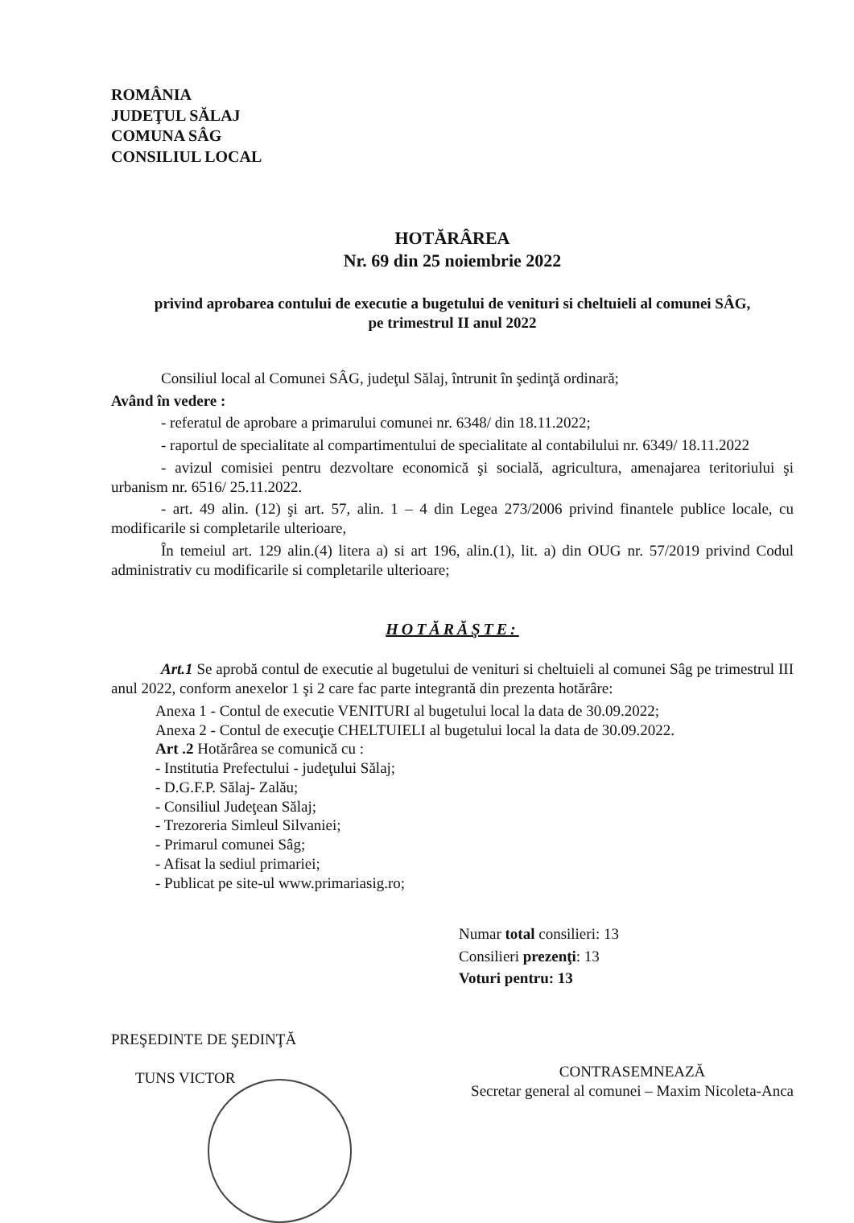ROMÂNIA
JUDEŢUL SĂLAJ
COMUNA SÂG
CONSILIUL LOCAL
HOTĂRÂREA
Nr. 69 din 25 noiembrie 2022
privind aprobarea contului de executie a bugetului de venituri si cheltuieli al comunei SÂG,
pe trimestrul II anul 2022
Consiliul local al Comunei SÂG, judeţul Sălaj, întrunit în şedinţă ordinară;
Având în vedere :
- referatul de aprobare a primarului comunei nr. 6348/ din 18.11.2022;
- raportul de specialitate al compartimentului de specialitate al contabilului nr. 6349/ 18.11.2022
- avizul comisiei pentru dezvoltare economică şi socială, agricultura, amenajarea teritoriului şi urbanism nr. 6516/ 25.11.2022.
- art. 49 alin. (12) şi art. 57, alin. 1 – 4 din Legea 273/2006 privind finantele publice locale, cu modificarile si completarile ulterioare,
În temeiul art. 129 alin.(4) litera a) si art 196, alin.(1), lit. a) din OUG nr. 57/2019 privind Codul administrativ cu modificarile si completarile ulterioare;
HOTĂRĂŞTE:
Art.1 Se aprobă contul de executie al bugetului de venituri si cheltuieli al comunei Sâg pe trimestrul III anul 2022, conform anexelor 1 şi 2 care fac parte integrantă din prezenta hotărâre:
Anexa 1 - Contul de executie VENITURI al bugetului local la data de 30.09.2022;
Anexa 2 - Contul de execuţie CHELTUIELI al bugetului local la data de 30.09.2022.
Art .2 Hotărârea se comunică cu :
- Institutia Prefectului - judeţului Sălaj;
- D.G.F.P. Sălaj- Zalău;
- Consiliul Judeţean Sălaj;
- Trezoreria Simleul Silvaniei;
- Primarul comunei Sâg;
- Afisat la sediul primariei;
- Publicat pe site-ul www.primariasig.ro;
Numar total consilieri: 13
Consilieri prezenţi: 13
Voturi pentru: 13
PREŞEDINTE DE ŞEDINŢĂ
TUNS VICTOR
CONTRASEMNEAZĂ
Secretar general al comunei – Maxim Nicoleta-Anca